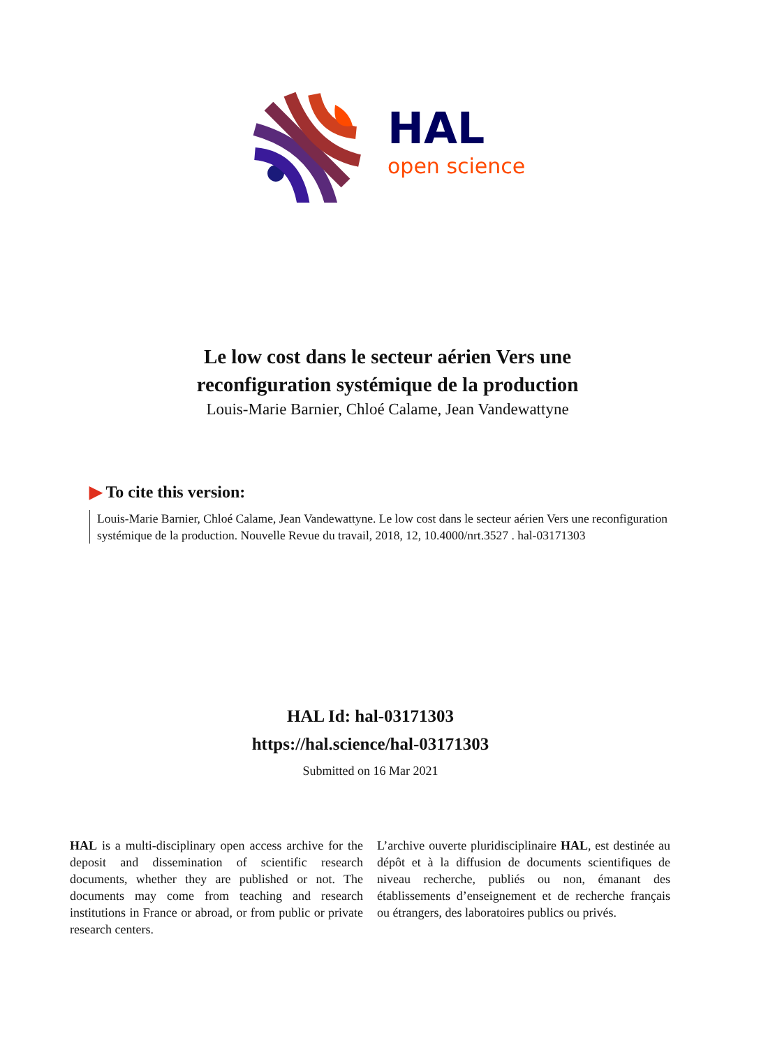HAL
open science
Le low cost dans le secteur aérien Vers une
reconfiguration systémique de la production
Louis-Marie Barnier, Chloé Calame, Jean Vandewattyne
▶ To cite this version:
Louis-Marie Barnier, Chloé Calame, Jean Vandewattyne. Le low cost dans le secteur aérien Vers une reconfiguration systémique de la production. Nouvelle Revue du travail, 2018, 12, 10.4000/nrt.3527 . hal-03171303
HAL Id: hal-03171303
https://hal.science/hal-03171303
Submitted on 16 Mar 2021
HAL is a multi-disciplinary open access archive for the deposit and dissemination of scientific research documents, whether they are published or not. The documents may come from teaching and research institutions in France or abroad, or from public or private research centers.
L’archive ouverte pluridisciplinaire HAL, est destinée au dépôt et à la diffusion de documents scientifiques de niveau recherche, publiés ou non, émanant des établissements d’enseignement et de recherche français ou étrangers, des laboratoires publics ou privés.